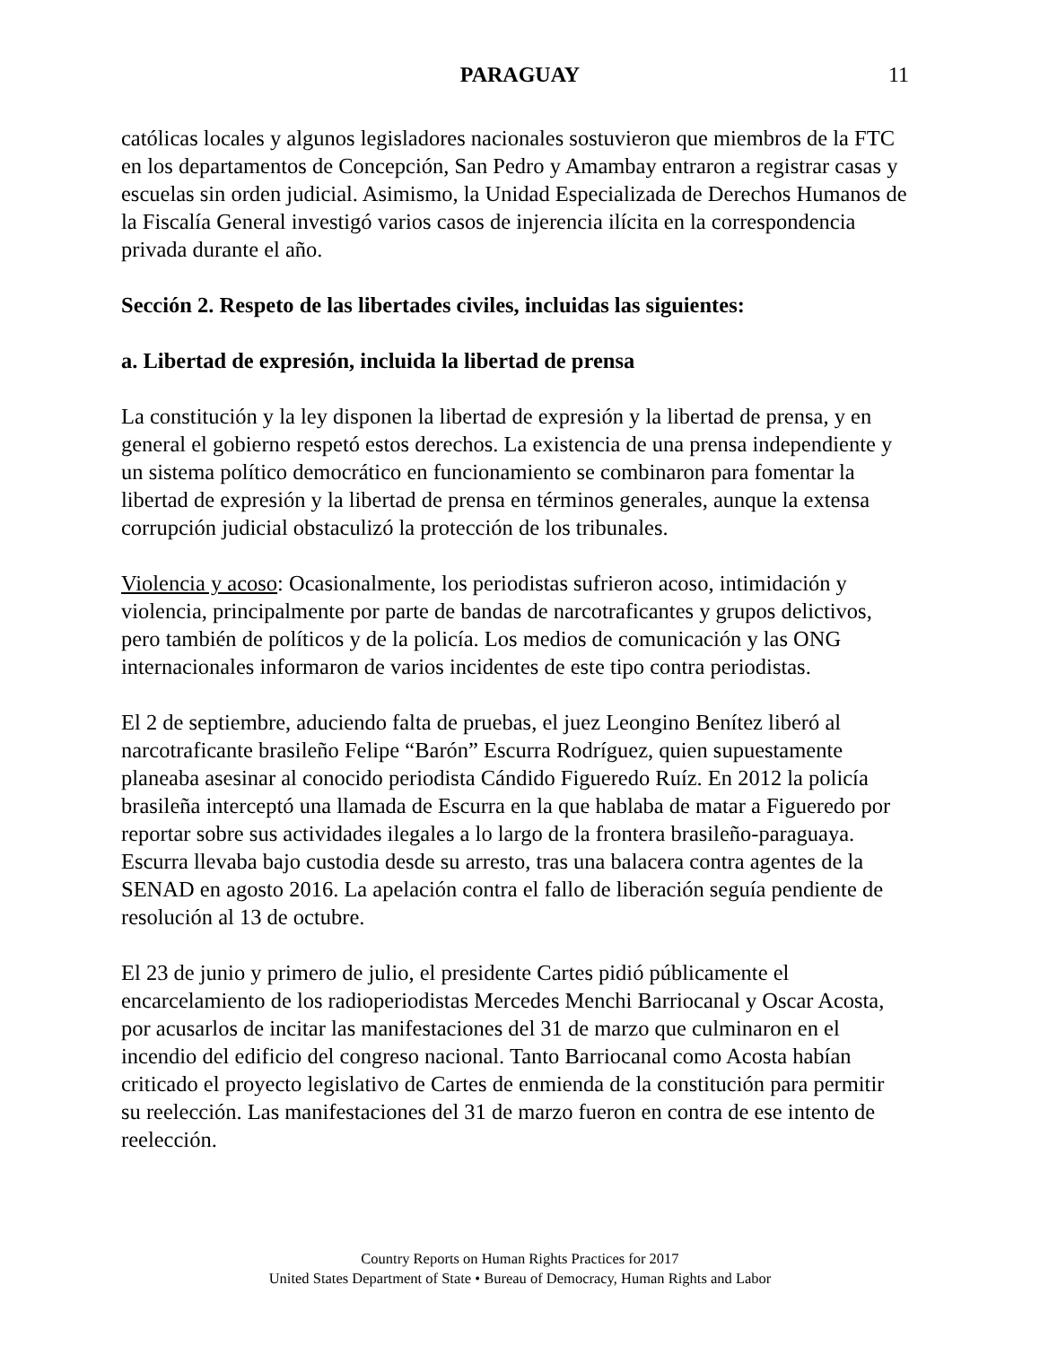PARAGUAY
11
católicas locales y algunos legisladores nacionales sostuvieron que miembros de la FTC en los departamentos de Concepción, San Pedro y Amambay entraron a registrar casas y escuelas sin orden judicial. Asimismo, la Unidad Especializada de Derechos Humanos de la Fiscalía General investigó varios casos de injerencia ilícita en la correspondencia privada durante el año.
Sección 2. Respeto de las libertades civiles, incluidas las siguientes:
a. Libertad de expresión, incluida la libertad de prensa
La constitución y la ley disponen la libertad de expresión y la libertad de prensa, y en general el gobierno respetó estos derechos. La existencia de una prensa independiente y un sistema político democrático en funcionamiento se combinaron para fomentar la libertad de expresión y la libertad de prensa en términos generales, aunque la extensa corrupción judicial obstaculizó la protección de los tribunales.
Violencia y acoso: Ocasionalmente, los periodistas sufrieron acoso, intimidación y violencia, principalmente por parte de bandas de narcotraficantes y grupos delictivos, pero también de políticos y de la policía. Los medios de comunicación y las ONG internacionales informaron de varios incidentes de este tipo contra periodistas.
El 2 de septiembre, aduciendo falta de pruebas, el juez Leongino Benítez liberó al narcotraficante brasileño Felipe “Barón” Escurra Rodríguez, quien supuestamente planeaba asesinar al conocido periodista Cándido Figueredo Ruíz. En 2012 la policía brasileña interceptó una llamada de Escurra en la que hablaba de matar a Figueredo por reportar sobre sus actividades ilegales a lo largo de la frontera brasileño-paraguaya. Escurra llevaba bajo custodia desde su arresto, tras una balacera contra agentes de la SENAD en agosto 2016. La apelación contra el fallo de liberación seguía pendiente de resolución al 13 de octubre.
El 23 de junio y primero de julio, el presidente Cartes pidió públicamente el encarcelamiento de los radioperiodistas Mercedes Menchi Barriocanal y Oscar Acosta, por acusarlos de incitar las manifestaciones del 31 de marzo que culminaron en el incendio del edificio del congreso nacional. Tanto Barriocanal como Acosta habían criticado el proyecto legislativo de Cartes de enmienda de la constitución para permitir su reelección. Las manifestaciones del 31 de marzo fueron en contra de ese intento de reelección.
Country Reports on Human Rights Practices for 2017
United States Department of State • Bureau of Democracy, Human Rights and Labor